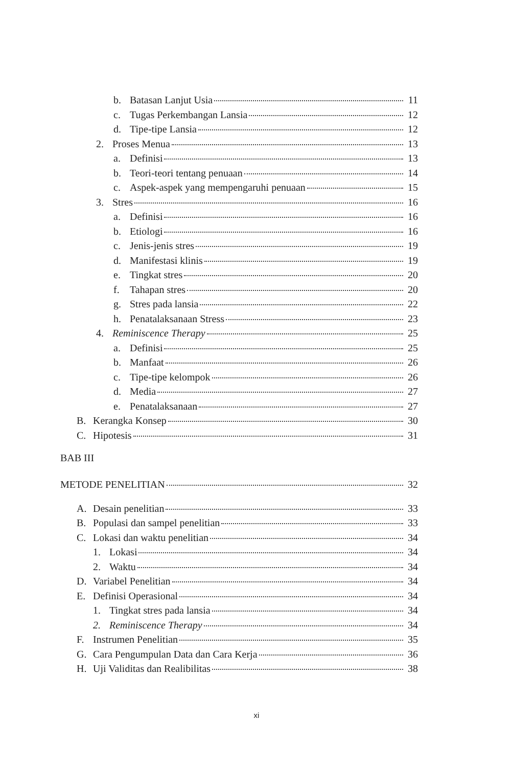b. Batasan Lanjut Usia 11
c. Tugas Perkembangan Lansia 12
d. Tipe-tipe Lansia 12
2. Proses Menua 13
a. Definisi 13
b. Teori-teori tentang penuaan 14
c. Aspek-aspek yang mempengaruhi penuaan 15
3. Stres 16
a. Definisi 16
b. Etiologi 16
c. Jenis-jenis stres 19
d. Manifestasi klinis 19
e. Tingkat stres 20
f. Tahapan stres 20
g. Stres pada lansia 22
h. Penatalaksanaan Stress 23
4. Reminiscence Therapy 25
a. Definisi 25
b. Manfaat 26
c. Tipe-tipe kelompok 26
d. Media 27
e. Penatalaksanaan 27
B. Kerangka Konsep 30
C. Hipotesis 31
BAB III
METODE PENELITIAN 32
A. Desain penelitian 33
B. Populasi dan sampel penelitian 33
C. Lokasi dan waktu penelitian 34
1. Lokasi 34
2. Waktu 34
D. Variabel Penelitian 34
E. Definisi Operasional 34
1. Tingkat stres pada lansia 34
2. Reminiscence Therapy 34
F. Instrumen Penelitian 35
G. Cara Pengumpulan Data dan Cara Kerja 36
H. Uji Validitas dan Realibilitas 38
xi